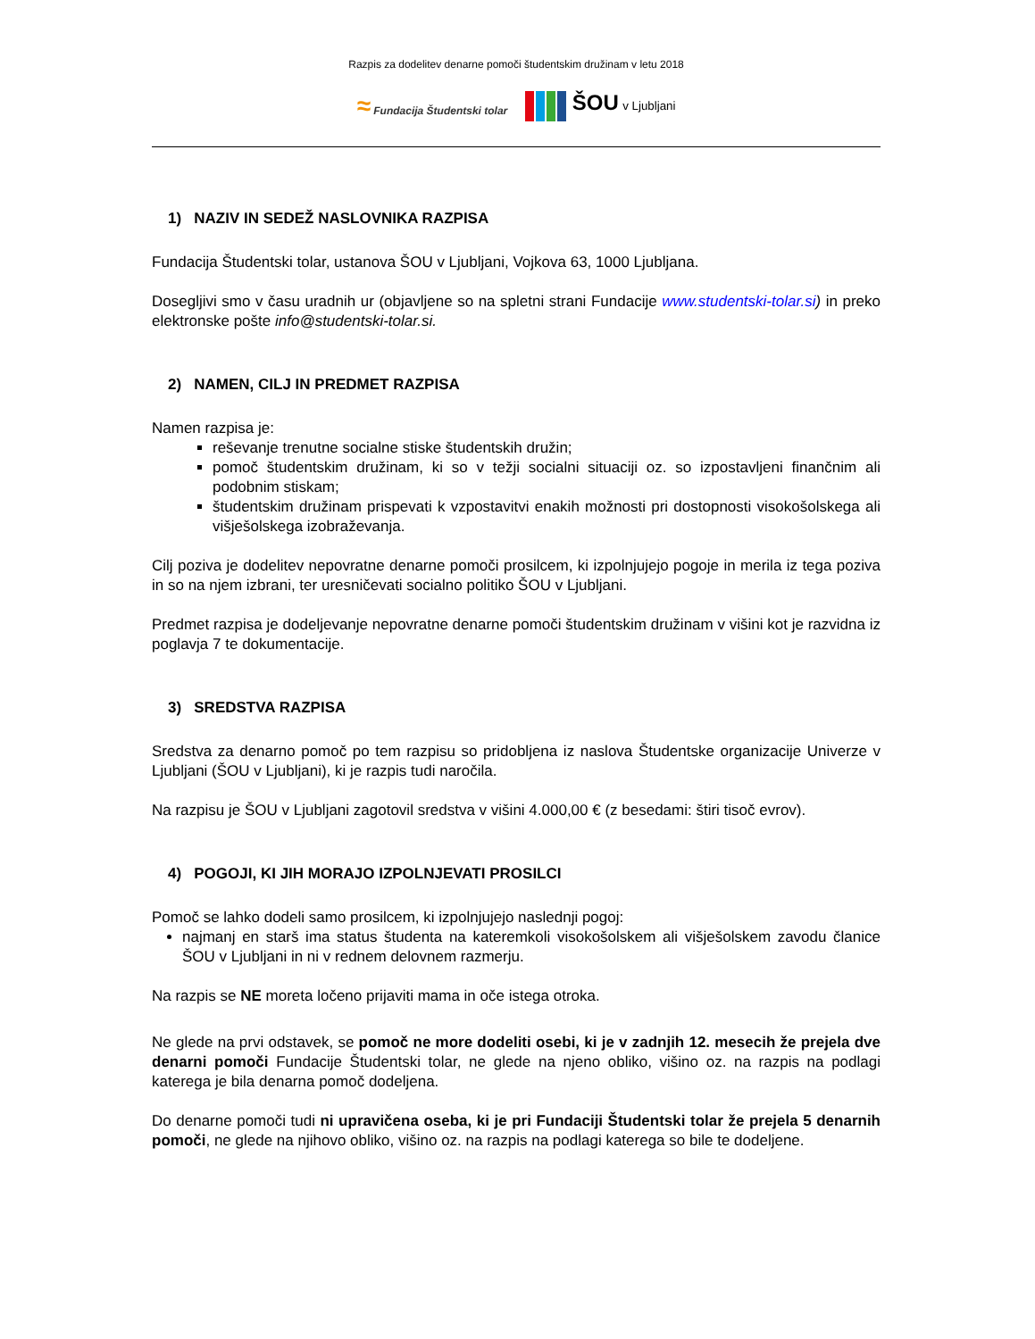Razpis za dodelitev denarne pomoči študentskim družinam v letu 2018
≈ Fundacija Študentski tolar
ŠOU v Ljubljani
1) NAZIV IN SEDEŽ NASLOVNIKA RAZPISA
Fundacija Študentski tolar, ustanova ŠOU v Ljubljani, Vojkova 63, 1000 Ljubljana.
Dosegljivi smo v času uradnih ur (objavljene so na spletni strani Fundacije www.studentski-tolar.si) in preko elektronske pošte info@studentski-tolar.si.
2) NAMEN, CILJ IN PREDMET RAZPISA
Namen razpisa je:
reševanje trenutne socialne stiske študentskih družin;
pomoč študentskim družinam, ki so v težji socialni situaciji oz. so izpostavljeni finančnim ali podobnim stiskam;
študentskim družinam prispevati k vzpostavitvi enakih možnosti pri dostopnosti visokošolskega ali višješolskega izobraževanja.
Cilj poziva je dodelitev nepovratne denarne pomoči prosilcem, ki izpolnjujejo pogoje in merila iz tega poziva in so na njem izbrani, ter uresničevati socialno politiko ŠOU v Ljubljani.
Predmet razpisa je dodeljevanje nepovratne denarne pomoči študentskim družinam v višini kot je razvidna iz poglavja 7 te dokumentacije.
3) SREDSTVA RAZPISA
Sredstva za denarno pomoč po tem razpisu so pridobljena iz naslova Študentske organizacije Univerze v Ljubljani (ŠOU v Ljubljani), ki je razpis tudi naročila.
Na razpisu je ŠOU v Ljubljani zagotovil sredstva v višini 4.000,00 € (z besedami: štiri tisoč evrov).
4) POGOJI, KI JIH MORAJO IZPOLNJEVATI PROSILCI
Pomoč se lahko dodeli samo prosilcem, ki izpolnjujejo naslednji pogoj:
najmanj en starš ima status študenta na kateremkoli visokošolskem ali višješolskem zavodu članice ŠOU v Ljubljani in ni v rednem delovnem razmerju.
Na razpis se NE moreta ločeno prijaviti mama in oče istega otroka.
Ne glede na prvi odstavek, se pomoč ne more dodeliti osebi, ki je v zadnjih 12. mesecih že prejela dve denarni pomoči Fundacije Študentski tolar, ne glede na njeno obliko, višino oz. na razpis na podlagi katerega je bila denarna pomoč dodeljena.
Do denarne pomoči tudi ni upravičena oseba, ki je pri Fundaciji Študentski tolar že prejela 5 denarnih pomoči, ne glede na njihovo obliko, višino oz. na razpis na podlagi katerega so bile te dodeljene.